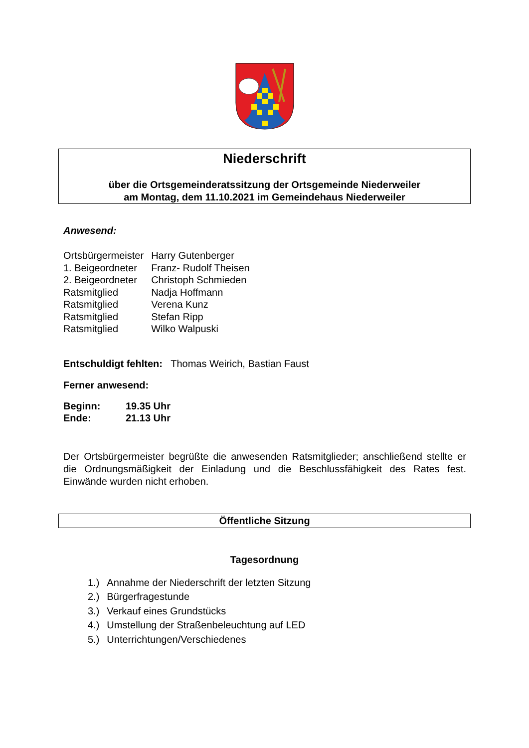Niederschrift
über die Ortsgemeinderatssitzung der Ortsgemeinde Niederweiler
am Montag, dem 11.10.2021 im Gemeindehaus Niederweiler
Anwesend:
| Ortsbürgermeister | Harry Gutenberger |
| 1. Beigeordneter | Franz- Rudolf Theisen |
| 2. Beigeordneter | Christoph Schmieden |
| Ratsmitglied | Nadja Hoffmann |
| Ratsmitglied | Verena Kunz |
| Ratsmitglied | Stefan Ripp |
| Ratsmitglied | Wilko Walpuski |
Entschuldigt fehlten: Thomas Weirich, Bastian Faust
Ferner anwesend:
| Beginn: | 19.35 Uhr |
| Ende: | 21.13 Uhr |
Der Ortsbürgermeister begrüßte die anwesenden Ratsmitglieder; anschließend stellte er die Ordnungsmäßigkeit der Einladung und die Beschlussfähigkeit des Rates fest. Einwände wurden nicht erhoben.
Öffentliche Sitzung
Tagesordnung
| 1.) | Annahme der Niederschrift der letzten Sitzung |
| 2.) | Bürgerfragestunde |
| 3.) | Verkauf eines Grundstücks |
| 4.) | Umstellung der Straßenbeleuchtung auf LED |
| 5.) | Unterrichtungen/Verschiedenes |